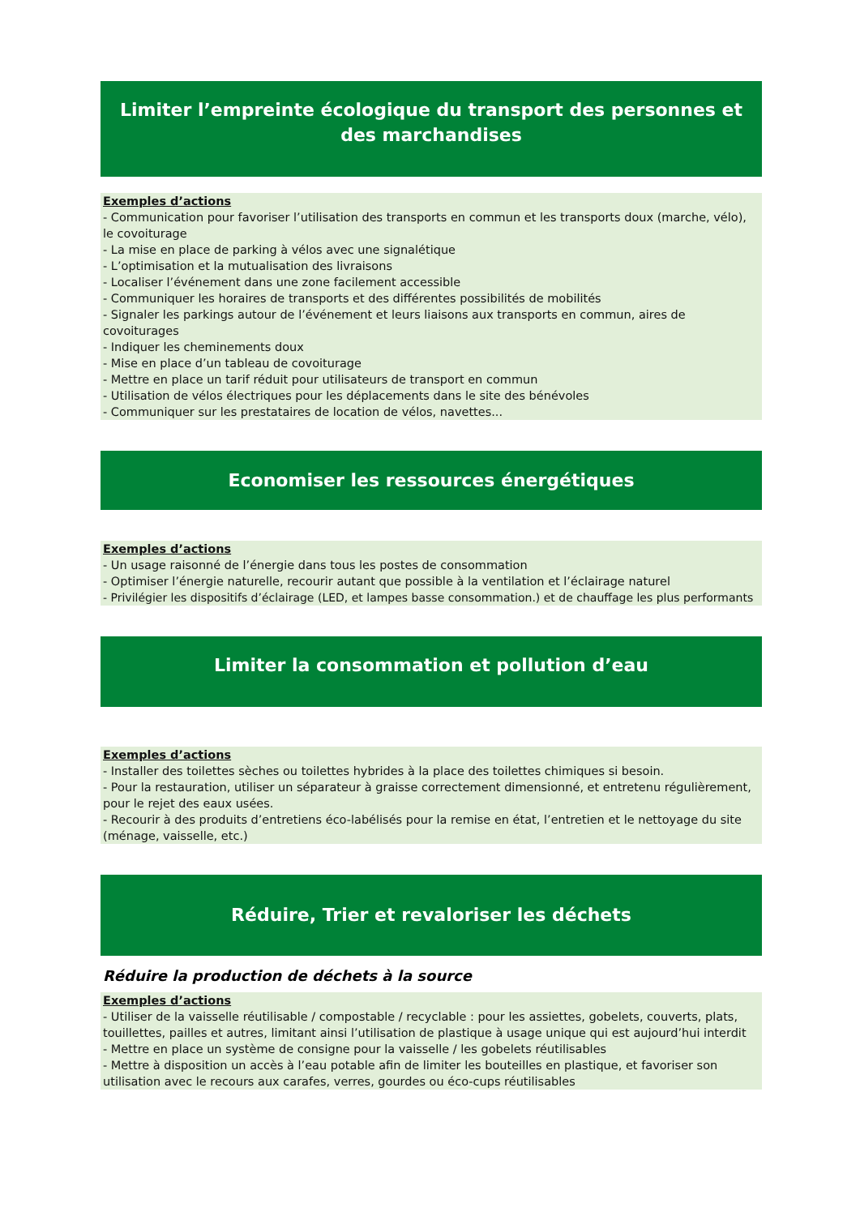Limiter l’empreinte écologique du transport des personnes et des marchandises
Exemples d’actions
- Communication pour favoriser l’utilisation des transports en commun et les transports doux (marche, vélo), le covoiturage
- La mise en place de parking à vélos avec une signalétique
- L’optimisation et la mutualisation des livraisons
- Localiser l’événement dans une zone facilement accessible
- Communiquer les horaires de transports et des différentes possibilités de mobilités
- Signaler les parkings autour de l’événement et leurs liaisons aux transports en commun, aires de covoiturages
- Indiquer les cheminements doux
- Mise en place d’un tableau de covoiturage
- Mettre en place un tarif réduit pour utilisateurs de transport en commun
- Utilisation de vélos électriques pour les déplacements dans le site des bénévoles
- Communiquer sur les prestataires de location de vélos, navettes...
Economiser les ressources énergétiques
Exemples d’actions
- Un usage raisonné de l’énergie dans tous les postes de consommation
- Optimiser l’énergie naturelle, recourir autant que possible à la ventilation et l’éclairage naturel
- Privilégier les dispositifs d’éclairage (LED, et lampes basse consommation.) et de chauffage les plus performants
Limiter la consommation et pollution d’eau
Exemples d’actions
- Installer des toilettes sèches ou toilettes hybrides à la place des toilettes chimiques si besoin.
- Pour la restauration, utiliser un séparateur à graisse correctement dimensionné, et entretenu régulièrement, pour le rejet des eaux usées.
- Recourir à des produits d’entretiens éco-labélisés pour la remise en état, l’entretien et le nettoyage du site (ménage, vaisselle, etc.)
Réduire, Trier et revaloriser les déchets
Réduire la production de déchets à la source
Exemples d’actions
- Utiliser de la vaisselle réutilisable / compostable / recyclable : pour les assiettes, gobelets, couverts, plats, touillettes, pailles et autres, limitant ainsi l’utilisation de plastique à usage unique qui est aujourd’hui interdit
- Mettre en place un système de consigne pour la vaisselle / les gobelets réutilisables
- Mettre à disposition un accès à l’eau potable afin de limiter les bouteilles en plastique, et favoriser son utilisation avec le recours aux carafes, verres, gourdes ou éco-cups réutilisables